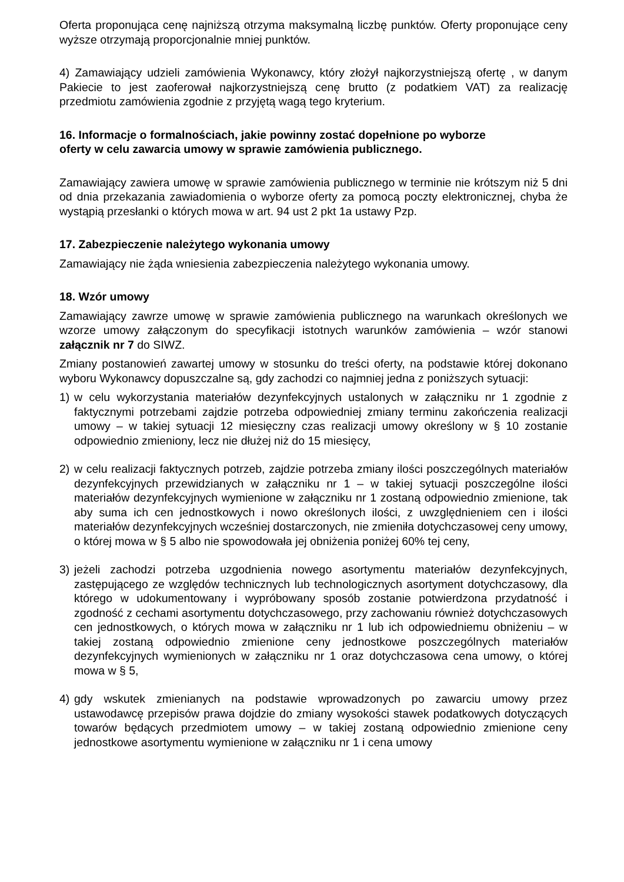Oferta proponująca cenę najniższą otrzyma maksymalną liczbę punktów. Oferty proponujące ceny wyższe otrzymają proporcjonalnie mniej punktów.
4) Zamawiający udzieli zamówienia Wykonawcy, który złożył najkorzystniejszą ofertę , w danym Pakiecie to jest zaoferował najkorzystniejszą cenę brutto (z podatkiem VAT) za realizację przedmiotu zamówienia zgodnie z przyjętą wagą tego kryterium.
16. Informacje o formalnościach, jakie powinny zostać dopełnione po wyborze
oferty w celu zawarcia umowy w sprawie zamówienia publicznego.
Zamawiający zawiera umowę w sprawie zamówienia publicznego w terminie nie krótszym niż 5 dni od dnia przekazania zawiadomienia o wyborze oferty za pomocą poczty elektronicznej, chyba że wystąpią przesłanki o których mowa w art. 94 ust 2 pkt 1a ustawy Pzp.
17. Zabezpieczenie należytego wykonania umowy
Zamawiający nie żąda wniesienia zabezpieczenia należytego wykonania umowy.
18. Wzór umowy
Zamawiający zawrze umowę w sprawie zamówienia publicznego na warunkach określonych we wzorze umowy załączonym do specyfikacji istotnych warunków zamówienia – wzór stanowi załącznik nr 7 do SIWZ.
Zmiany postanowień zawartej umowy w stosunku do treści oferty, na podstawie której dokonano wyboru Wykonawcy dopuszczalne są, gdy zachodzi co najmniej jedna z poniższych sytuacji:
1) w celu wykorzystania materiałów dezynfekcyjnych ustalonych w załączniku nr 1 zgodnie z faktycznymi potrzebami zajdzie potrzeba odpowiedniej zmiany terminu zakończenia realizacji umowy – w takiej sytuacji 12 miesięczny czas realizacji umowy określony w § 10 zostanie odpowiednio zmieniony, lecz nie dłużej niż do 15 miesięcy,
2) w celu realizacji faktycznych potrzeb, zajdzie potrzeba zmiany ilości poszczególnych materiałów dezynfekcyjnych przewidzianych w załączniku nr 1 – w takiej sytuacji poszczególne ilości materiałów dezynfekcyjnych wymienione w załączniku nr 1 zostaną odpowiednio zmienione, tak aby suma ich cen jednostkowych i nowo określonych ilości, z uwzględnieniem cen i ilości materiałów dezynfekcyjnych wcześniej dostarczonych, nie zmieniła dotychczasowej ceny umowy, o której mowa w § 5 albo nie spowodowała jej obniżenia poniżej 60% tej ceny,
3) jeżeli zachodzi potrzeba uzgodnienia nowego asortymentu materiałów dezynfekcyjnych, zastępującego ze względów technicznych lub technologicznych asortyment dotychczasowy, dla którego w udokumentowany i wypróbowany sposób zostanie potwierdzona przydatność i zgodność z cechami asortymentu dotychczasowego, przy zachowaniu również dotychczasowych cen jednostkowych, o których mowa w załączniku nr 1 lub ich odpowiedniemu obniżeniu – w takiej zostaną odpowiednio zmienione ceny jednostkowe poszczególnych materiałów dezynfekcyjnych wymienionych w załączniku nr 1 oraz dotychczasowa cena umowy, o której mowa w § 5,
4) gdy wskutek zmienianych na podstawie wprowadzonych po zawarciu umowy przez ustawodawcę przepisów prawa dojdzie do zmiany wysokości stawek podatkowych dotyczących towarów będących przedmiotem umowy – w takiej zostaną odpowiednio zmienione ceny jednostkowe asortymentu wymienione w załączniku nr 1 i cena umowy